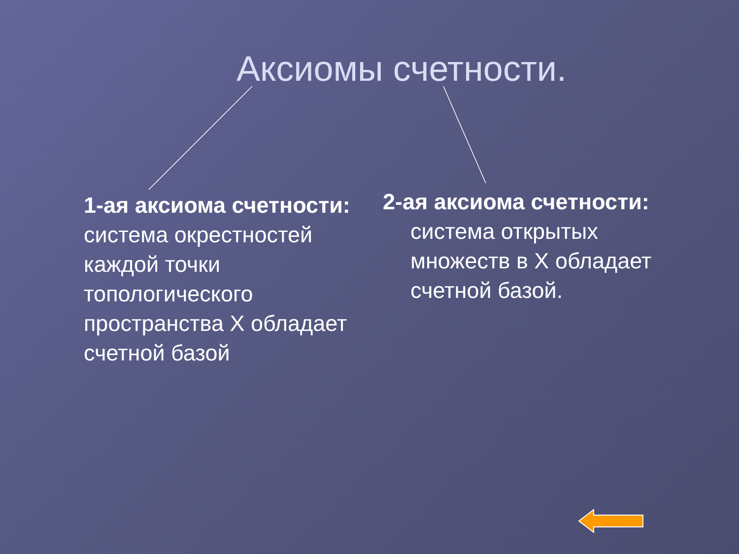Аксиомы счетности.
1-ая аксиома счетности: система окрестностей каждой точки топологического пространства X обладает счетной базой
2-ая аксиома счетности:
система открытых множеств в X обладает счетной базой.